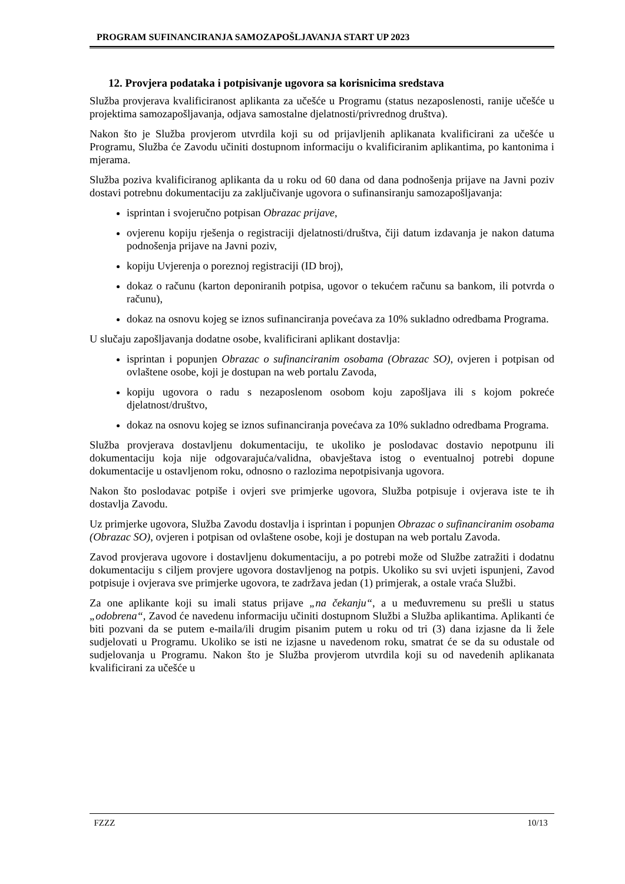PROGRAM SUFINANCIRANJA SAMOZAPOŠLJAVANJA START UP 2023
12. Provjera podataka i potpisivanje ugovora sa korisnicima sredstava
Služba provjerava kvalificiranost aplikanta za učešće u Programu (status nezaposlenosti, ranije učešće u projektima samozapošljavanja, odjava samostalne djelatnosti/privrednog društva).
Nakon što je Služba provjerom utvrdila koji su od prijavljenih aplikanata kvalificirani za učešće u Programu, Služba će Zavodu učiniti dostupnom informaciju o kvalificiranim aplikantima, po kantonima i mjerama.
Služba poziva kvalificiranog aplikanta da u roku od 60 dana od dana podnošenja prijave na Javni poziv dostavi potrebnu dokumentaciju za zaključivanje ugovora o sufinansiranju samozapošljavanja:
isprintan i svojeručno potpisan Obrazac prijave,
ovjerenu kopiju rješenja o registraciji djelatnosti/društva, čiji datum izdavanja je nakon datuma podnošenja prijave na Javni poziv,
kopiju Uvjerenja o poreznoj registraciji (ID broj),
dokaz o računu (karton deponiranih potpisa, ugovor o tekućem računu sa bankom, ili potvrda o računu),
dokaz na osnovu kojeg se iznos sufinanciranja povećava za 10% sukladno odredbama Programa.
U slučaju zapošljavanja dodatne osobe, kvalificirani aplikant dostavlja:
isprintan i popunjen Obrazac o sufinanciranim osobama (Obrazac SO), ovjeren i potpisan od ovlaštene osobe, koji je dostupan na web portalu Zavoda,
kopiju ugovora o radu s nezaposlenom osobom koju zapošljava ili s kojom pokreće djelatnost/društvo,
dokaz na osnovu kojeg se iznos sufinanciranja povećava za 10% sukladno odredbama Programa.
Služba provjerava dostavljenu dokumentaciju, te ukoliko je poslodavac dostavio nepotpunu ili dokumentaciju koja nije odgovarajuća/validna, obavještava istog o eventualnoj potrebi dopune dokumentacije u ostavljenom roku, odnosno o razlozima nepotpisivanja ugovora.
Nakon što poslodavac potpiše i ovjeri sve primjerke ugovora, Služba potpisuje i ovjerava iste te ih dostavlja Zavodu.
Uz primjerke ugovora, Služba Zavodu dostavlja i isprintan i popunjen Obrazac o sufinanciranim osobama (Obrazac SO), ovjeren i potpisan od ovlaštene osobe, koji je dostupan na web portalu Zavoda.
Zavod provjerava ugovore i dostavljenu dokumentaciju, a po potrebi može od Službe zatražiti i dodatnu dokumentaciju s ciljem provjere ugovora dostavljenog na potpis. Ukoliko su svi uvjeti ispunjeni, Zavod potpisuje i ovjerava sve primjerke ugovora, te zadržava jedan (1) primjerak, a ostale vraća Službi.
Za one aplikante koji su imali status prijave „na čekanju“, a u međuvremenu su prešli u status „odobrena“, Zavod će navedenu informaciju učiniti dostupnom Službi a Služba aplikantima. Aplikanti će biti pozvani da se putem e-maila/ili drugim pisanim putem u roku od tri (3) dana izjasne da li žele sudjelovati u Programu. Ukoliko se isti ne izjasne u navedenom roku, smatrat će se da su odustale od sudjelovanja u Programu. Nakon što je Služba provjerom utvrdila koji su od navedenih aplikanata kvalificirani za učešće u
FZZZ 10/13